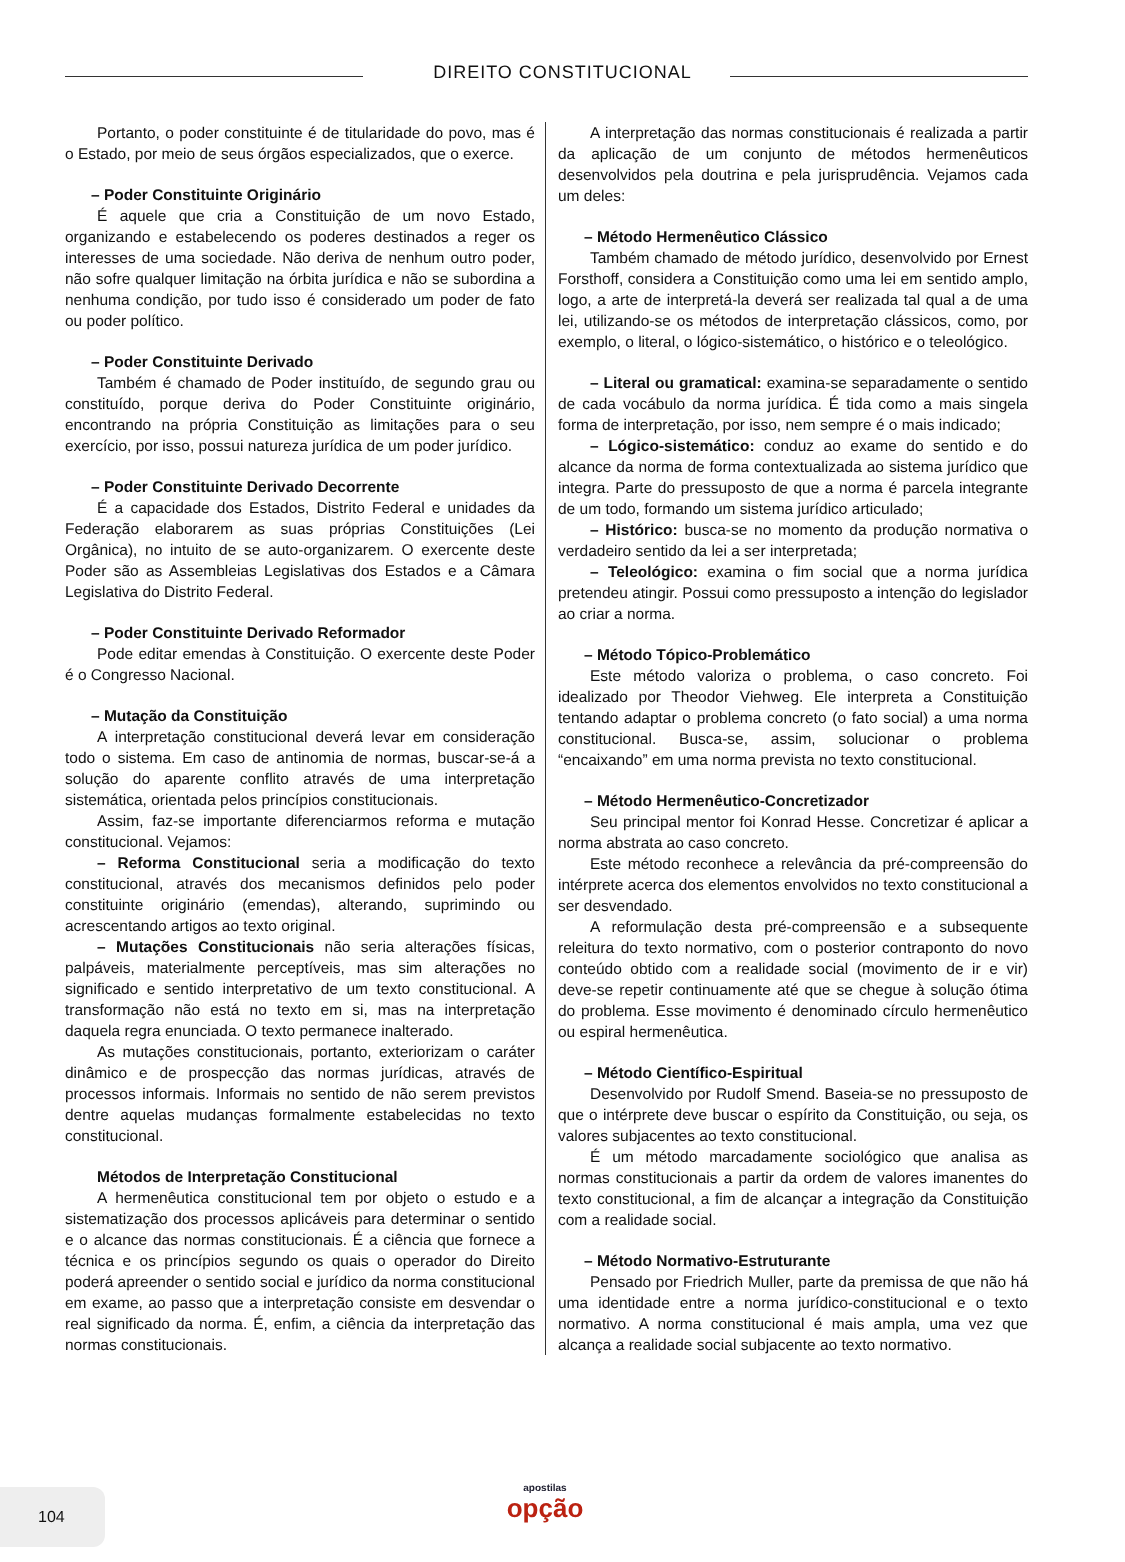DIREITO CONSTITUCIONAL
Portanto, o poder constituinte é de titularidade do povo, mas é o Estado, por meio de seus órgãos especializados, que o exerce.
– Poder Constituinte Originário
É aquele que cria a Constituição de um novo Estado, organizando e estabelecendo os poderes destinados a reger os interesses de uma sociedade. Não deriva de nenhum outro poder, não sofre qualquer limitação na órbita jurídica e não se subordina a nenhuma condição, por tudo isso é considerado um poder de fato ou poder político.
– Poder Constituinte Derivado
Também é chamado de Poder instituído, de segundo grau ou constituído, porque deriva do Poder Constituinte originário, encontrando na própria Constituição as limitações para o seu exercício, por isso, possui natureza jurídica de um poder jurídico.
– Poder Constituinte Derivado Decorrente
É a capacidade dos Estados, Distrito Federal e unidades da Federação elaborarem as suas próprias Constituições (Lei Orgânica), no intuito de se auto-organizarem. O exercente deste Poder são as Assembleias Legislativas dos Estados e a Câmara Legislativa do Distrito Federal.
– Poder Constituinte Derivado Reformador
Pode editar emendas à Constituição. O exercente deste Poder é o Congresso Nacional.
– Mutação da Constituição
A interpretação constitucional deverá levar em consideração todo o sistema. Em caso de antinomia de normas, buscar-se-á a solução do aparente conflito através de uma interpretação sistemática, orientada pelos princípios constitucionais.
Assim, faz-se importante diferenciarmos reforma e mutação constitucional. Vejamos:
– Reforma Constitucional seria a modificação do texto constitucional, através dos mecanismos definidos pelo poder constituinte originário (emendas), alterando, suprimindo ou acrescentando artigos ao texto original.
– Mutações Constitucionais não seria alterações físicas, palpáveis, materialmente perceptíveis, mas sim alterações no significado e sentido interpretativo de um texto constitucional. A transformação não está no texto em si, mas na interpretação daquela regra enunciada. O texto permanece inalterado.
As mutações constitucionais, portanto, exteriorizam o caráter dinâmico e de prospecção das normas jurídicas, através de processos informais. Informais no sentido de não serem previstos dentre aquelas mudanças formalmente estabelecidas no texto constitucional.
Métodos de Interpretação Constitucional
A hermenêutica constitucional tem por objeto o estudo e a sistematização dos processos aplicáveis para determinar o sentido e o alcance das normas constitucionais. É a ciência que fornece a técnica e os princípios segundo os quais o operador do Direito poderá apreender o sentido social e jurídico da norma constitucional em exame, ao passo que a interpretação consiste em desvendar o real significado da norma. É, enfim, a ciência da interpretação das normas constitucionais.
A interpretação das normas constitucionais é realizada a partir da aplicação de um conjunto de métodos hermenêuticos desenvolvidos pela doutrina e pela jurisprudência. Vejamos cada um deles:
– Método Hermenêutico Clássico
Também chamado de método jurídico, desenvolvido por Ernest Forsthoff, considera a Constituição como uma lei em sentido amplo, logo, a arte de interpretá-la deverá ser realizada tal qual a de uma lei, utilizando-se os métodos de interpretação clássicos, como, por exemplo, o literal, o lógico-sistemático, o histórico e o teleológico.
– Literal ou gramatical: examina-se separadamente o sentido de cada vocábulo da norma jurídica. É tida como a mais singela forma de interpretação, por isso, nem sempre é o mais indicado;
– Lógico-sistemático: conduz ao exame do sentido e do alcance da norma de forma contextualizada ao sistema jurídico que integra. Parte do pressuposto de que a norma é parcela integrante de um todo, formando um sistema jurídico articulado;
– Histórico: busca-se no momento da produção normativa o verdadeiro sentido da lei a ser interpretada;
– Teleológico: examina o fim social que a norma jurídica pretendeu atingir. Possui como pressuposto a intenção do legislador ao criar a norma.
– Método Tópico-Problemático
Este método valoriza o problema, o caso concreto. Foi idealizado por Theodor Viehweg. Ele interpreta a Constituição tentando adaptar o problema concreto (o fato social) a uma norma constitucional. Busca-se, assim, solucionar o problema “encaixando” em uma norma prevista no texto constitucional.
– Método Hermenêutico-Concretizador
Seu principal mentor foi Konrad Hesse. Concretizar é aplicar a norma abstrata ao caso concreto.
Este método reconhece a relevância da pré-compreensão do intérprete acerca dos elementos envolvidos no texto constitucional a ser desvendado.
A reformulação desta pré-compreensão e a subsequente releitura do texto normativo, com o posterior contraponto do novo conteúdo obtido com a realidade social (movimento de ir e vir) deve-se repetir continuamente até que se chegue à solução ótima do problema. Esse movimento é denominado círculo hermenêutico ou espiral hermenêutica.
– Método Científico-Espiritual
Desenvolvido por Rudolf Smend. Baseia-se no pressuposto de que o intérprete deve buscar o espírito da Constituição, ou seja, os valores subjacentes ao texto constitucional.
É um método marcadamente sociológico que analisa as normas constitucionais a partir da ordem de valores imanentes do texto constitucional, a fim de alcançar a integração da Constituição com a realidade social.
– Método Normativo-Estruturante
Pensado por Friedrich Muller, parte da premissa de que não há uma identidade entre a norma jurídico-constitucional e o texto normativo. A norma constitucional é mais ampla, uma vez que alcança a realidade social subjacente ao texto normativo.
104
apostilas
opção